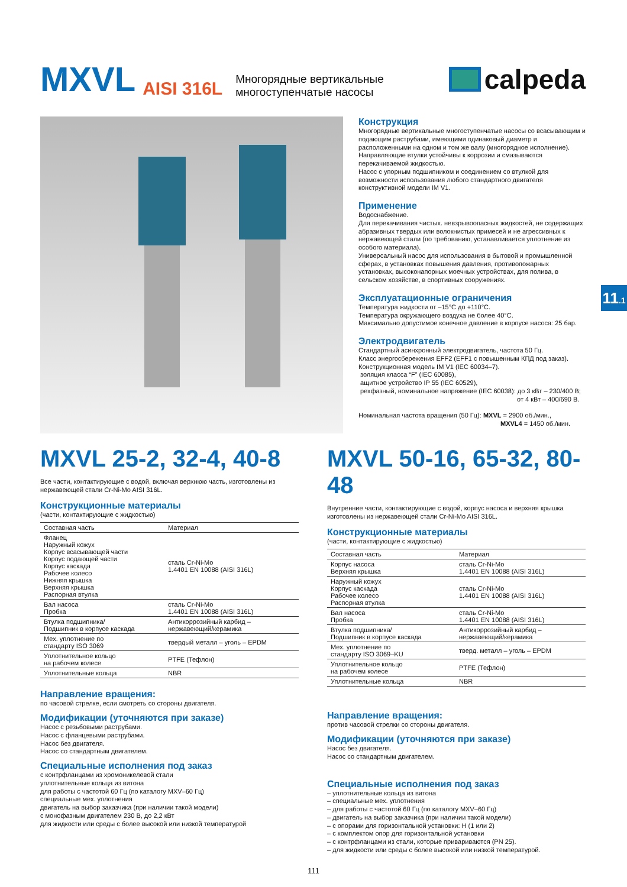MXVL AISI 316L Многорядные вертикальные
многоступенчатые насосы
calpeda
Конструкция
Многорядные вертикальные многоступенчатые насосы со всасывающим и подающим раструбами, имеющими одинаковый диаметр и расположенными на одном и том же валу (многорядное исполнение). Направляющие втулки устойчивы к коррозии и смазываются перекачиваемой жидкостью.
Насос с упорным подшипником и соединением со втулкой для возможности использования любого стандартного двигателя конструктивной модели IM V1.
Применение
Водоснабжение.
Для перекачивания чистых. невзрывоопасных жидкостей, не содержащих абразивных твердых или волокнистых примесей и не агрессивных к нержавеющей стали (по требованию, устанавливается уплотнение из особого материала).
Универсальный насос для использования в бытовой и промышленной сферах, в установках повышения давления, противопожарных установках, высоконапорных моечных устройствах, для полива, в сельском хозяйстве, в спортивных сооружениях.
Эксплуатационные ограничения
Температура жидкости от –15°C до +110°C.
Температура окружающего воздуха не более 40°C.
Максимально допустимое конечное давление в корпусе насоса: 25 бар.
Электродвигатель
Стандартный асинхронный электродвигатель, частота 50 Гц.
Класс энергосбережения EFF2 (EFF1 с повышенным КПД под заказ).
Конструкционная модель IM V1 (IEC 60034–7).
золяция класса “F” (IEC 60085),
ащитное устройство IP 55 (IEC 60529),
рехфазный, номинальное напряжение (IEC 60038): до 3 кВт – 230/400 В;
от 4 кВт – 400/690 В.
Номинальная частота вращения (50 Гц): MXVL = 2900 об./мин.,
MXVL4 = 1450 об./мин.
11.1
MXVL 25-2, 32-4, 40-8
Все части, контактирующие с водой, включая верхнюю часть, изготовлены из нержавеющей стали Cr-Ni-Mo AISI 316L.
Конструкционные материалы
(части, контактирующие с жидкостью)
| Составная часть | Материал |
| --- | --- |
| Фланец Наружный кожух Корпус всасывающей части Корпус подающей части Корпус каскада Рабочее колесо Нижняя крышка Верхняя крышка Распорная втулка | сталь Cr-Ni-Mo 1.4401 EN 10088 (AISI 316L) |
| Вал насоса Пробка | сталь Cr-Ni-Mo 1.4401 EN 10088 (AISI 316L) |
| Втулка подшипника/ Подшипник в корпусе каскада | Антикоррозийный карбид – нержавеющий/керамика |
| Мех. уплотнение по стандарту ISO 3069 | твердый металл – уголь – EPDM |
| Уплотнительное кольцо на рабочем колесе | PTFE (Тефлон) |
| Уплотнительные кольца | NBR |
Направление вращения:
по часовой стрелке, если смотреть со стороны двигателя.
Модификации (уточняются при заказе)
Насос с резьбовыми раструбами.
Насос с фланцевыми раструбами.
Насос без двигателя.
Насос со стандартным двигателем.
Специальные исполнения под заказ
с контрфланцами из хромоникелевой стали
уплотнительные кольца из витона
для работы с частотой 60 Гц (по каталогу MXV–60 Гц)
специальные мех. уплотнения
двигатель на выбор заказчика (при наличии такой модели)
с монофазным двигателем 230 В, до 2,2 кВт
для жидкости или среды с более высокой или низкой температурой
MXVL 50-16, 65-32, 80-48
Внутренние части, контактирующие с водой, корпус насоса и верхняя крышка изготовлены из нержавеющей стали Cr-Ni-Mo AISI 316L.
Конструкционные материалы
(части, контактирующие с жидкостью)
| Составная часть | Материал |
| --- | --- |
| Корпус насоса Верхняя крышка | сталь Cr-Ni-Mo 1.4401 EN 10088 (AISI 316L) |
| Наружный кожух Корпус каскада Рабочее колесо Распорная втулка | сталь Cr-Ni-Mo 1.4401 EN 10088 (AISI 316L) |
| Вал насоса Пробка | сталь Cr-Ni-Mo 1.4401 EN 10088 (AISI 316L) |
| Втулка подшипника/ Подшипник в корпусе каскада | Антикоррозийный карбид – нержавеющий/керамика |
| Мех. уплотнение по стандарту ISO 3069–KU | тверд. металл – уголь – EPDM |
| Уплотнительное кольцо на рабочем колесе | PTFE (Тефлон) |
| Уплотнительные кольца | NBR |
Направление вращения:
против часовой стрелки со стороны двигателя.
Модификации (уточняются при заказе)
Насос без двигателя.
Насос со стандартным двигателем.
Специальные исполнения под заказ
– уплотнительные кольца из витона
– специальные мех. уплотнения
– для работы с частотой 60 Гц (по каталогу MXV–60 Гц)
– двигатель на выбор заказчика (при наличии такой модели)
– с опорами для горизонтальной установки: H (1 или 2)
– с комплектом опор для горизонтальной установки
– с контрфланцами из стали, которые привариваются (PN 25).
– для жидкости или среды с более высокой или низкой температурой.
111